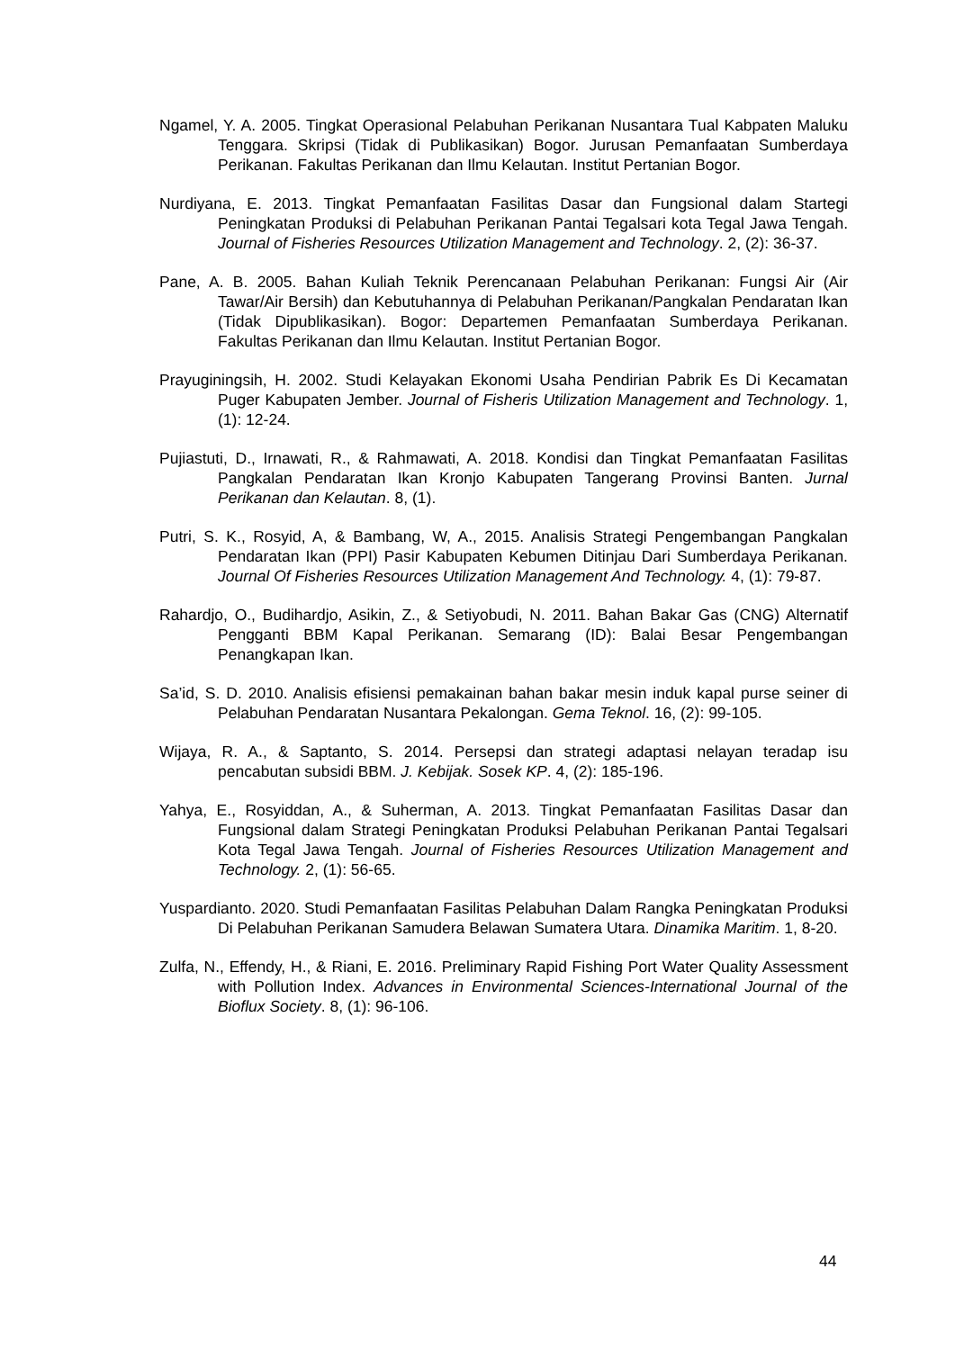Ngamel, Y. A. 2005. Tingkat Operasional Pelabuhan Perikanan Nusantara Tual Kabpaten Maluku Tenggara. Skripsi (Tidak di Publikasikan) Bogor. Jurusan Pemanfaatan Sumberdaya Perikanan. Fakultas Perikanan dan Ilmu Kelautan. Institut Pertanian Bogor.
Nurdiyana, E. 2013. Tingkat Pemanfaatan Fasilitas Dasar dan Fungsional dalam Startegi Peningkatan Produksi di Pelabuhan Perikanan Pantai Tegalsari kota Tegal Jawa Tengah. Journal of Fisheries Resources Utilization Management and Technology. 2, (2): 36-37.
Pane, A. B. 2005. Bahan Kuliah Teknik Perencanaan Pelabuhan Perikanan: Fungsi Air (Air Tawar/Air Bersih) dan Kebutuhannya di Pelabuhan Perikanan/Pangkalan Pendaratan Ikan (Tidak Dipublikasikan). Bogor: Departemen Pemanfaatan Sumberdaya Perikanan. Fakultas Perikanan dan Ilmu Kelautan. Institut Pertanian Bogor.
Prayuginingsih, H. 2002. Studi Kelayakan Ekonomi Usaha Pendirian Pabrik Es Di Kecamatan Puger Kabupaten Jember. Journal of Fisheris Utilization Management and Technology. 1, (1): 12-24.
Pujiastuti, D., Irnawati, R., & Rahmawati, A. 2018. Kondisi dan Tingkat Pemanfaatan Fasilitas Pangkalan Pendaratan Ikan Kronjo Kabupaten Tangerang Provinsi Banten. Jurnal Perikanan dan Kelautan. 8, (1).
Putri, S. K., Rosyid, A, & Bambang, W, A., 2015. Analisis Strategi Pengembangan Pangkalan Pendaratan Ikan (PPI) Pasir Kabupaten Kebumen Ditinjau Dari Sumberdaya Perikanan. Journal Of Fisheries Resources Utilization Management And Technology. 4, (1): 79-87.
Rahardjo, O., Budihardjo, Asikin, Z., & Setiyobudi, N. 2011. Bahan Bakar Gas (CNG) Alternatif Pengganti BBM Kapal Perikanan. Semarang (ID): Balai Besar Pengembangan Penangkapan Ikan.
Sa’id, S. D. 2010. Analisis efisiensi pemakainan bahan bakar mesin induk kapal purse seiner di Pelabuhan Pendaratan Nusantara Pekalongan. Gema Teknol. 16, (2): 99-105.
Wijaya, R. A., & Saptanto, S. 2014. Persepsi dan strategi adaptasi nelayan teradap isu pencabutan subsidi BBM. J. Kebijak. Sosek KP. 4, (2): 185-196.
Yahya, E., Rosyiddan, A., & Suherman, A. 2013. Tingkat Pemanfaatan Fasilitas Dasar dan Fungsional dalam Strategi Peningkatan Produksi Pelabuhan Perikanan Pantai Tegalsari Kota Tegal Jawa Tengah. Journal of Fisheries Resources Utilization Management and Technology. 2, (1): 56-65.
Yuspardianto. 2020. Studi Pemanfaatan Fasilitas Pelabuhan Dalam Rangka Peningkatan Produksi Di Pelabuhan Perikanan Samudera Belawan Sumatera Utara. Dinamika Maritim. 1, 8-20.
Zulfa, N., Effendy, H., & Riani, E. 2016. Preliminary Rapid Fishing Port Water Quality Assessment with Pollution Index. Advances in Environmental Sciences-International Journal of the Bioflux Society. 8, (1): 96-106.
44